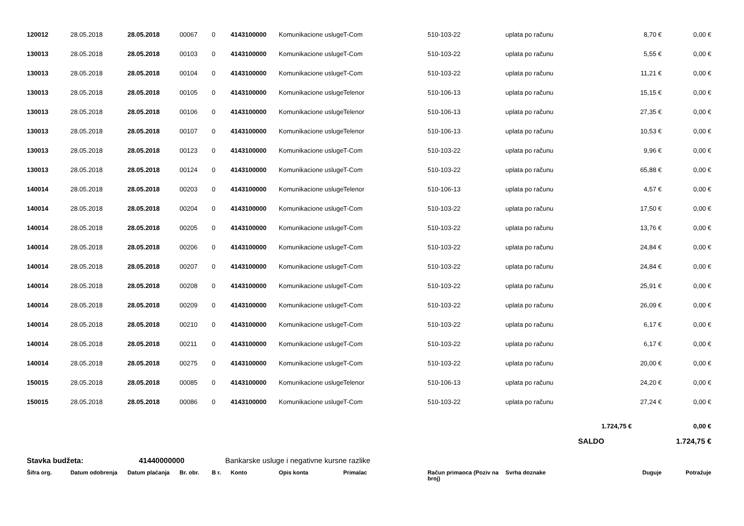| 120012 | 28.05.2018 | 28.05.2018 | 00067 | 0 | 4143100000 | Komunikacione usluge | T-Com | 510-103-22 | uplata po računu | 8,70 € | 0,00 € |
| 130013 | 28.05.2018 | 28.05.2018 | 00103 | 0 | 4143100000 | Komunikacione usluge | T-Com | 510-103-22 | uplata po računu | 5,55 € | 0,00 € |
| 130013 | 28.05.2018 | 28.05.2018 | 00104 | 0 | 4143100000 | Komunikacione usluge | T-Com | 510-103-22 | uplata po računu | 11,21 € | 0,00 € |
| 130013 | 28.05.2018 | 28.05.2018 | 00105 | 0 | 4143100000 | Komunikacione usluge | Telenor | 510-106-13 | uplata po računu | 15,15 € | 0,00 € |
| 130013 | 28.05.2018 | 28.05.2018 | 00106 | 0 | 4143100000 | Komunikacione usluge | Telenor | 510-106-13 | uplata po računu | 27,35 € | 0,00 € |
| 130013 | 28.05.2018 | 28.05.2018 | 00107 | 0 | 4143100000 | Komunikacione usluge | Telenor | 510-106-13 | uplata po računu | 10,53 € | 0,00 € |
| 130013 | 28.05.2018 | 28.05.2018 | 00123 | 0 | 4143100000 | Komunikacione usluge | T-Com | 510-103-22 | uplata po računu | 9,96 € | 0,00 € |
| 130013 | 28.05.2018 | 28.05.2018 | 00124 | 0 | 4143100000 | Komunikacione usluge | T-Com | 510-103-22 | uplata po računu | 65,88 € | 0,00 € |
| 140014 | 28.05.2018 | 28.05.2018 | 00203 | 0 | 4143100000 | Komunikacione usluge | Telenor | 510-106-13 | uplata po računu | 4,57 € | 0,00 € |
| 140014 | 28.05.2018 | 28.05.2018 | 00204 | 0 | 4143100000 | Komunikacione usluge | T-Com | 510-103-22 | uplata po računu | 17,50 € | 0,00 € |
| 140014 | 28.05.2018 | 28.05.2018 | 00205 | 0 | 4143100000 | Komunikacione usluge | T-Com | 510-103-22 | uplata po računu | 13,76 € | 0,00 € |
| 140014 | 28.05.2018 | 28.05.2018 | 00206 | 0 | 4143100000 | Komunikacione usluge | T-Com | 510-103-22 | uplata po računu | 24,84 € | 0,00 € |
| 140014 | 28.05.2018 | 28.05.2018 | 00207 | 0 | 4143100000 | Komunikacione usluge | T-Com | 510-103-22 | uplata po računu | 24,84 € | 0,00 € |
| 140014 | 28.05.2018 | 28.05.2018 | 00208 | 0 | 4143100000 | Komunikacione usluge | T-Com | 510-103-22 | uplata po računu | 25,91 € | 0,00 € |
| 140014 | 28.05.2018 | 28.05.2018 | 00209 | 0 | 4143100000 | Komunikacione usluge | T-Com | 510-103-22 | uplata po računu | 26,09 € | 0,00 € |
| 140014 | 28.05.2018 | 28.05.2018 | 00210 | 0 | 4143100000 | Komunikacione usluge | T-Com | 510-103-22 | uplata po računu | 6,17 € | 0,00 € |
| 140014 | 28.05.2018 | 28.05.2018 | 00211 | 0 | 4143100000 | Komunikacione usluge | T-Com | 510-103-22 | uplata po računu | 6,17 € | 0,00 € |
| 140014 | 28.05.2018 | 28.05.2018 | 00275 | 0 | 4143100000 | Komunikacione usluge | T-Com | 510-103-22 | uplata po računu | 20,00 € | 0,00 € |
| 150015 | 28.05.2018 | 28.05.2018 | 00085 | 0 | 4143100000 | Komunikacione usluge | Telenor | 510-106-13 | uplata po računu | 24,20 € | 0,00 € |
| 150015 | 28.05.2018 | 28.05.2018 | 00086 | 0 | 4143100000 | Komunikacione usluge | T-Com | 510-103-22 | uplata po računu | 27,24 € | 0,00 € |
1.724,75 € 0,00 €
SALDO 1.724,75 €
Stavka budžeta: 41440000000 Bankarske usluge i negativne kursne razlike
| Šifra org. | Datum odobrenja | Datum plaćanja | Br. obr. | B r. | Konto | Opis konta | Primalac | Račun primaoca (Poziv na broj) | Svrha doznake | Duguje | Potražuje |
| --- | --- | --- | --- | --- | --- | --- | --- | --- | --- | --- | --- |